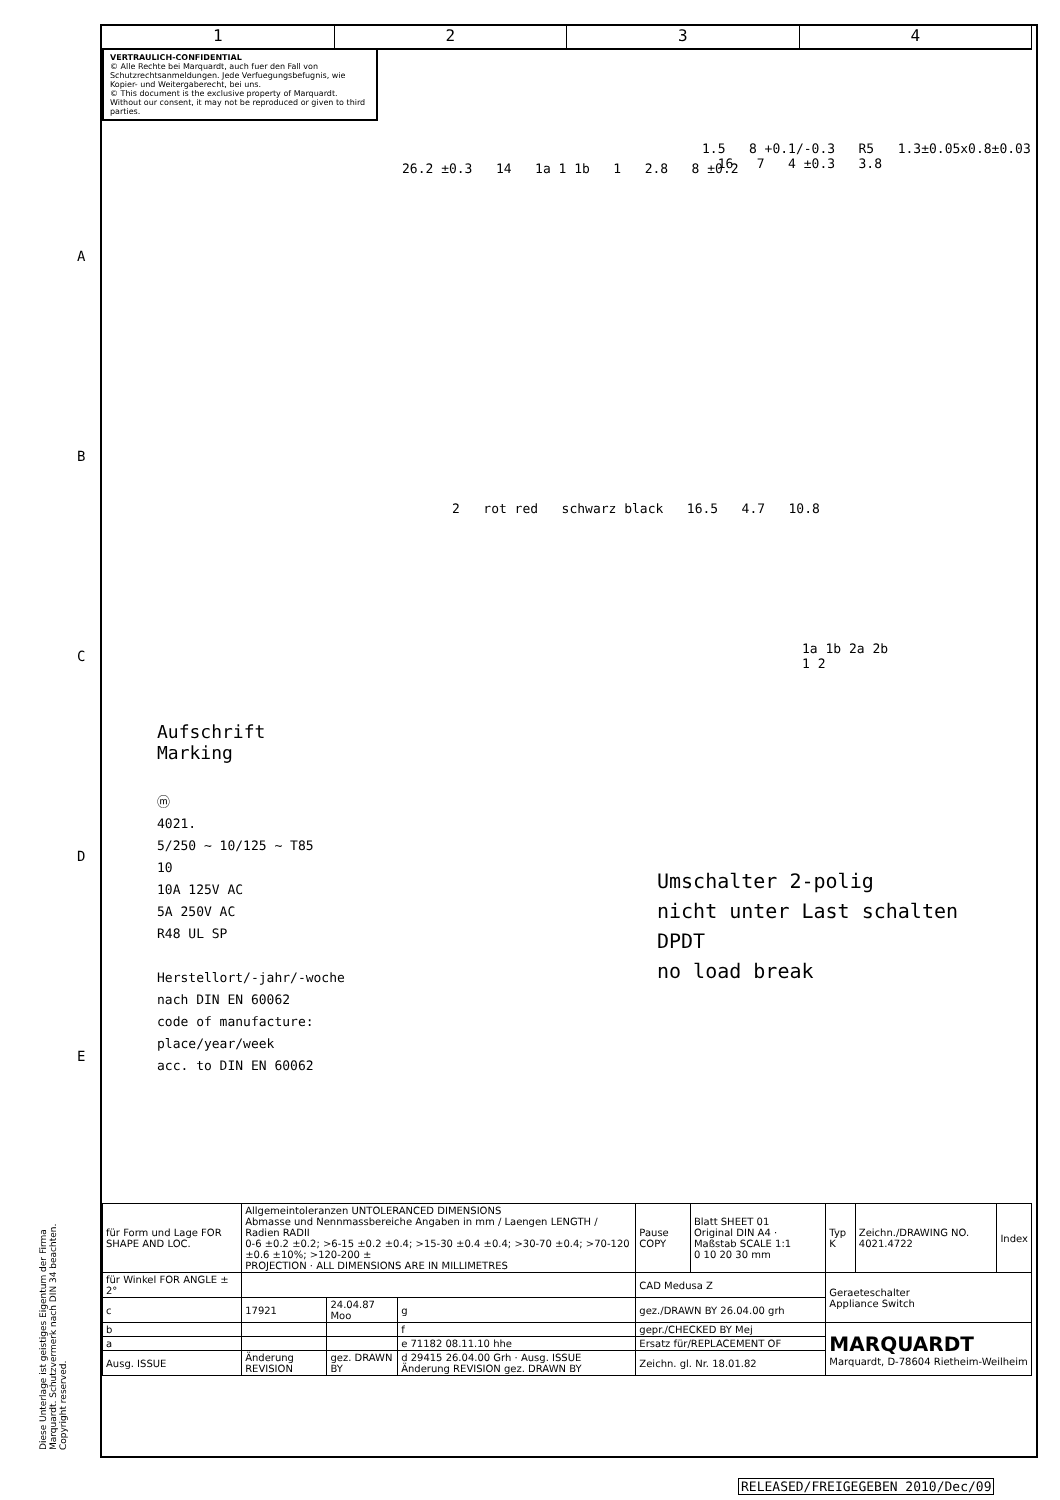1 2 3 4
VERTRAULICH-CONFIDENTIAL
© Alle Rechte bei Marquardt, auch fuer den Fall von Schutzrechtsanmeldungen. Jede Verfuegungsbefugnis, wie Kopier- und Weitergaberecht, bei uns.
© This document is the exclusive property of Marquardt. Without our consent, it may not be reproduced or given to third parties.
26.2 ±0.3 14 1a 1 1b 1 2.8 8 ±0.2
1.5 8 +0.1/-0.3 R5 1.3±0.05x0.8±0.03 16 7 4 ±0.3 3.8
2 rot red schwarz black 16.5 4.7 10.8
1a 1b 2a 2b
1 2
Aufschrift
Marking
ⓜ
4021.
5/250 ~ 10/125 ~ T85
10
10A 125V AC
5A 250V AC
R48 UL SP
Herstellort/-jahr/-woche
nach DIN EN 60062
code of manufacture:
place/year/week
acc. to DIN EN 60062
Umschalter 2-polig
nicht unter Last schalten
DPDT
no load break
A
B
C
D
E
| für Form und Lage FOR SHAPE AND LOC. | Allgemeintoleranzen UNTOLERANCED DIMENSIONS Abmasse und Nennmassbereiche Angaben in mm / Laengen LENGTH / Radien RADII 0-6 ±0.2 ±0.2; >6-15 ±0.2 ±0.4; >15-30 ±0.4 ±0.4; >30-70 ±0.4; >70-120 ±0.6 ±10%; >120-200 ± PROJECTION · ALL DIMENSIONS ARE IN MILLIMETRES | | | Pause COPY | Blatt SHEET 01 Original DIN A4 · Maßstab SCALE 1:1 0 10 20 30 mm | Typ K | Zeichn./DRAWING NO. 4021.4722 | Index |
| für Winkel FOR ANGLE ± 2° | | | | CAD Medusa Z | | Geraeteschalter Appliance Switch | | |
| c | 17921 | 24.04.87 Moo | g | gez./DRAWN BY 26.04.00 grh | | | | |
| b | | | f | gepr./CHECKED BY Mej | | MARQUARDT Marquardt, D-78604 Rietheim-Weilheim | | |
| a | | | e 71182 08.11.10 hhe | Ersatz für/REPLACEMENT OF | | | | |
| Ausg. ISSUE | Änderung REVISION | gez. DRAWN BY | d 29415 26.04.00 Grh · Ausg. ISSUE Änderung REVISION gez. DRAWN BY | Zeichn. gl. Nr. 18.01.82 | | | | |
Diese Unterlage ist geistiges Eigentum der Firma Marquardt. Schutzvermerk nach DIN 34 beachten. Copyright reserved.
RELEASED/FREIGEGEBEN 2010/Dec/09